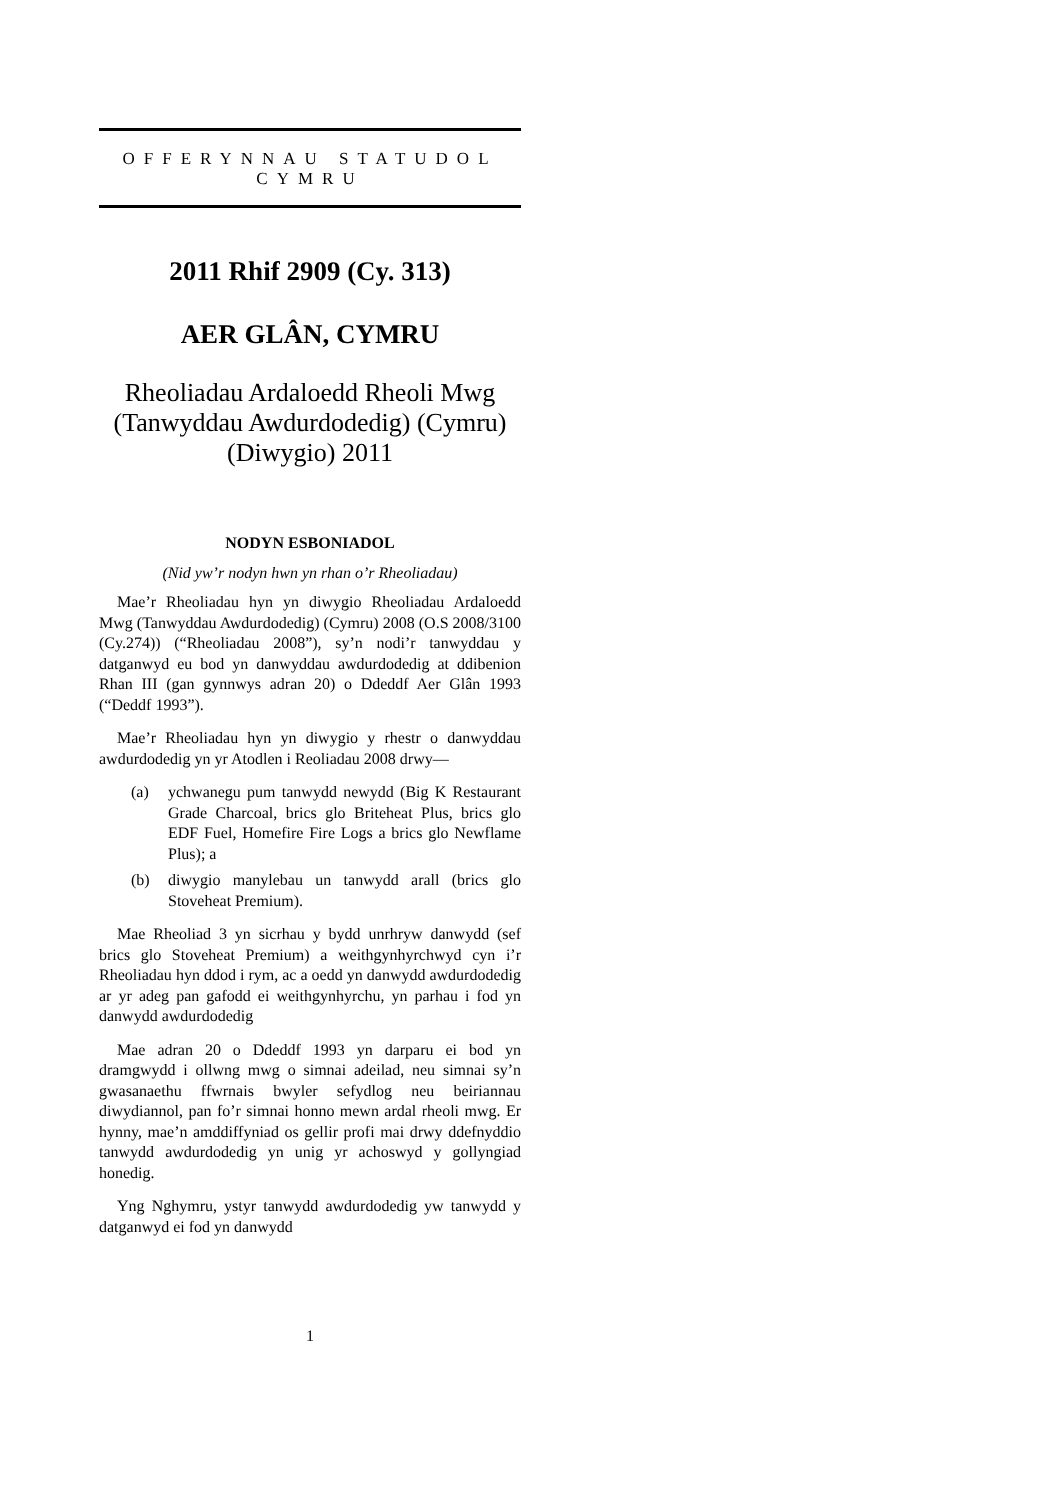OFFERYNNAU STATUDOL
CYMRU
2011 Rhif 2909 (Cy. 313)
AER GLÂN, CYMRU
Rheoliadau Ardaloedd Rheoli Mwg (Tanwyddau Awdurdodedig) (Cymru) (Diwygio) 2011
NODYN ESBONIADOL
(Nid yw’r nodyn hwn yn rhan o’r Rheoliadau)
Mae’r Rheoliadau hyn yn diwygio Rheoliadau Ardaloedd Mwg (Tanwyddau Awdurdodedig) (Cymru) 2008 (O.S 2008/3100 (Cy.274)) (“Rheoliadau 2008”), sy’n nodi’r tanwyddau y datganwyd eu bod yn danwyddau awdurdodedig at ddibenion Rhan III (gan gynnwys adran 20) o Ddeddf Aer Glân 1993 (“Deddf 1993”).
Mae’r Rheoliadau hyn yn diwygio y rhestr o danwyddau awdurdodedig yn yr Atodlen i Reoliadau 2008 drwy—
(a) ychwanegu pum tanwydd newydd (Big K Restaurant Grade Charcoal, brics glo Briteheat Plus, brics glo EDF Fuel, Homefire Fire Logs a brics glo Newflame Plus); a
(b) diwygio manylebau un tanwydd arall (brics glo Stoveheat Premium).
Mae Rheoliad 3 yn sicrhau y bydd unrhryw danwydd (sef brics glo Stoveheat Premium) a weithgynhyrchwyd cyn i’r Rheoliadau hyn ddod i rym, ac a oedd yn danwydd awdurdodedig ar yr adeg pan gafodd ei weithgynhyrchu, yn parhau i fod yn danwydd awdurdodedig
Mae adran 20 o Ddeddf 1993 yn darparu ei bod yn dramgwydd i ollwng mwg o simnai adeilad, neu simnai sy’n gwasanaethu ffwrnais bwyler sefydlog neu beiriannau diwydiannol, pan fo’r simnai honno mewn ardal rheoli mwg. Er hynny, mae’n amddiffyniad os gellir profi mai drwy ddefnyddio tanwydd awdurdodedig yn unig yr achoswyd y gollyngiad honedig.
Yng Nghymru, ystyr tanwydd awdurdodedig yw tanwydd y datganwyd ei fod yn danwydd
1